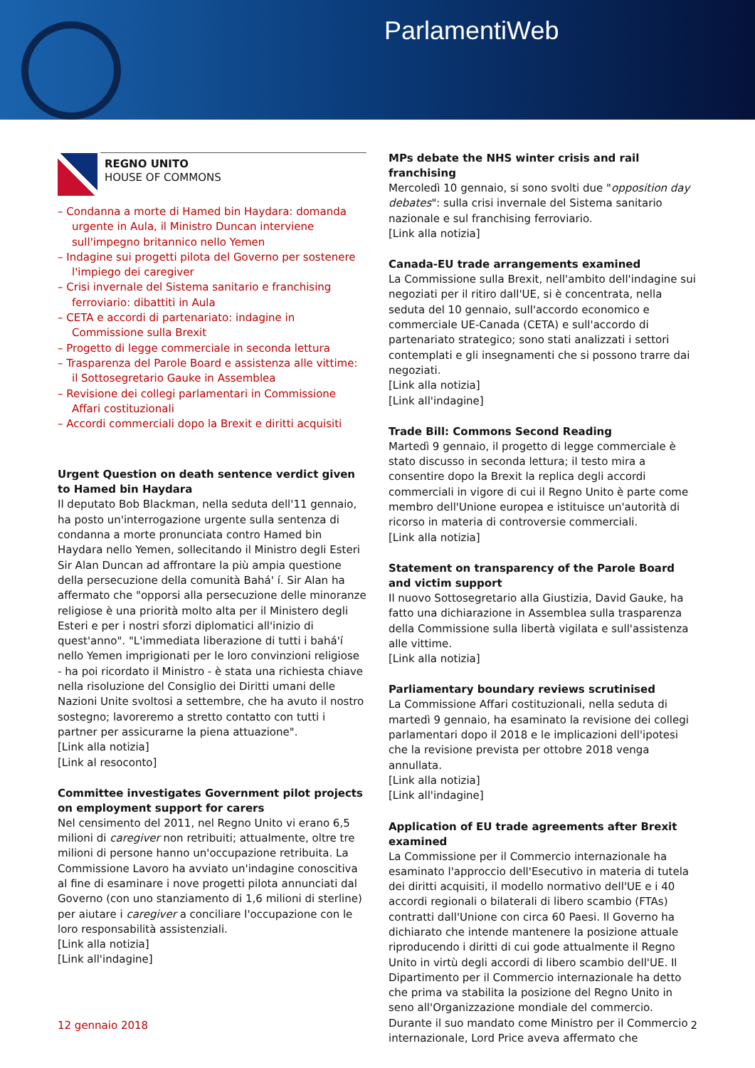ParlamentiWeb
REGNO UNITO
HOUSE OF COMMONS
– Condanna a morte di Hamed bin Haydara: domanda urgente in Aula, il Ministro Duncan interviene sull'impegno britannico nello Yemen
– Indagine sui progetti pilota del Governo per sostenere l'impiego dei caregiver
– Crisi invernale del Sistema sanitario e franchising ferroviario: dibattiti in Aula
– CETA e accordi di partenariato: indagine in Commissione sulla Brexit
– Progetto di legge commerciale in seconda lettura
– Trasparenza del Parole Board e assistenza alle vittime: il Sottosegretario Gauke in Assemblea
– Revisione dei collegi parlamentari in Commissione Affari costituzionali
– Accordi commerciali dopo la Brexit e diritti acquisiti
Urgent Question on death sentence verdict given to Hamed bin Haydara
Il deputato Bob Blackman, nella seduta dell'11 gennaio, ha posto un'interrogazione urgente sulla sentenza di condanna a morte pronunciata contro Hamed bin Haydara nello Yemen, sollecitando il Ministro degli Esteri Sir Alan Duncan ad affrontare la più ampia questione della persecuzione della comunità Bahá' í. Sir Alan ha affermato che "opporsi alla persecuzione delle minoranze religiose è una priorità molto alta per il Ministero degli Esteri e per i nostri sforzi diplomatici all'inizio di quest'anno". "L'immediata liberazione di tutti i bahá'í nello Yemen imprigionati per le loro convinzioni religiose - ha poi ricordato il Ministro - è stata una richiesta chiave nella risoluzione del Consiglio dei Diritti umani delle Nazioni Unite svoltosi a settembre, che ha avuto il nostro sostegno; lavoreremo a stretto contatto con tutti i partner per assicurarne la piena attuazione".
[Link alla notizia]
[Link al resoconto]
Committee investigates Government pilot projects on employment support for carers
Nel censimento del 2011, nel Regno Unito vi erano 6,5 milioni di caregiver non retribuiti; attualmente, oltre tre milioni di persone hanno un'occupazione retribuita. La Commissione Lavoro ha avviato un'indagine conoscitiva al fine di esaminare i nove progetti pilota annunciati dal Governo (con uno stanziamento di 1,6 milioni di sterline) per aiutare i caregiver a conciliare l'occupazione con le loro responsabilità assistenziali.
[Link alla notizia]
[Link all'indagine]
MPs debate the NHS winter crisis and rail franchising
Mercoledì 10 gennaio, si sono svolti due "opposition day debates": sulla crisi invernale del Sistema sanitario nazionale e sul franchising ferroviario.
[Link alla notizia]
Canada-EU trade arrangements examined
La Commissione sulla Brexit, nell'ambito dell'indagine sui negoziati per il ritiro dall'UE, si è concentrata, nella seduta del 10 gennaio, sull'accordo economico e commerciale UE-Canada (CETA) e sull'accordo di partenariato strategico; sono stati analizzati i settori contemplati e gli insegnamenti che si possono trarre dai negoziati.
[Link alla notizia]
[Link all'indagine]
Trade Bill: Commons Second Reading
Martedì 9 gennaio, il progetto di legge commerciale è stato discusso in seconda lettura; il testo mira a consentire dopo la Brexit la replica degli accordi commerciali in vigore di cui il Regno Unito è parte come membro dell'Unione europea e istituisce un'autorità di ricorso in materia di controversie commerciali.
[Link alla notizia]
Statement on transparency of the Parole Board and victim support
Il nuovo Sottosegretario alla Giustizia, David Gauke, ha fatto una dichiarazione in Assemblea sulla trasparenza della Commissione sulla libertà vigilata e sull'assistenza alle vittime.
[Link alla notizia]
Parliamentary boundary reviews scrutinised
La Commissione Affari costituzionali, nella seduta di martedì 9 gennaio, ha esaminato la revisione dei collegi parlamentari dopo il 2018 e le implicazioni dell'ipotesi che la revisione prevista per ottobre 2018 venga annullata.
[Link alla notizia]
[Link all'indagine]
Application of EU trade agreements after Brexit examined
La Commissione per il Commercio internazionale ha esaminato l'approccio dell'Esecutivo in materia di tutela dei diritti acquisiti, il modello normativo dell'UE e i 40 accordi regionali o bilaterali di libero scambio (FTAs) contratti dall'Unione con circa 60 Paesi. Il Governo ha dichiarato che intende mantenere la posizione attuale riproducendo i diritti di cui gode attualmente il Regno Unito in virtù degli accordi di libero scambio dell'UE. Il Dipartimento per il Commercio internazionale ha detto che prima va stabilita la posizione del Regno Unito in seno all'Organizzazione mondiale del commercio. Durante il suo mandato come Ministro per il Commercio internazionale, Lord Price aveva affermato che
12 gennaio 2018 2